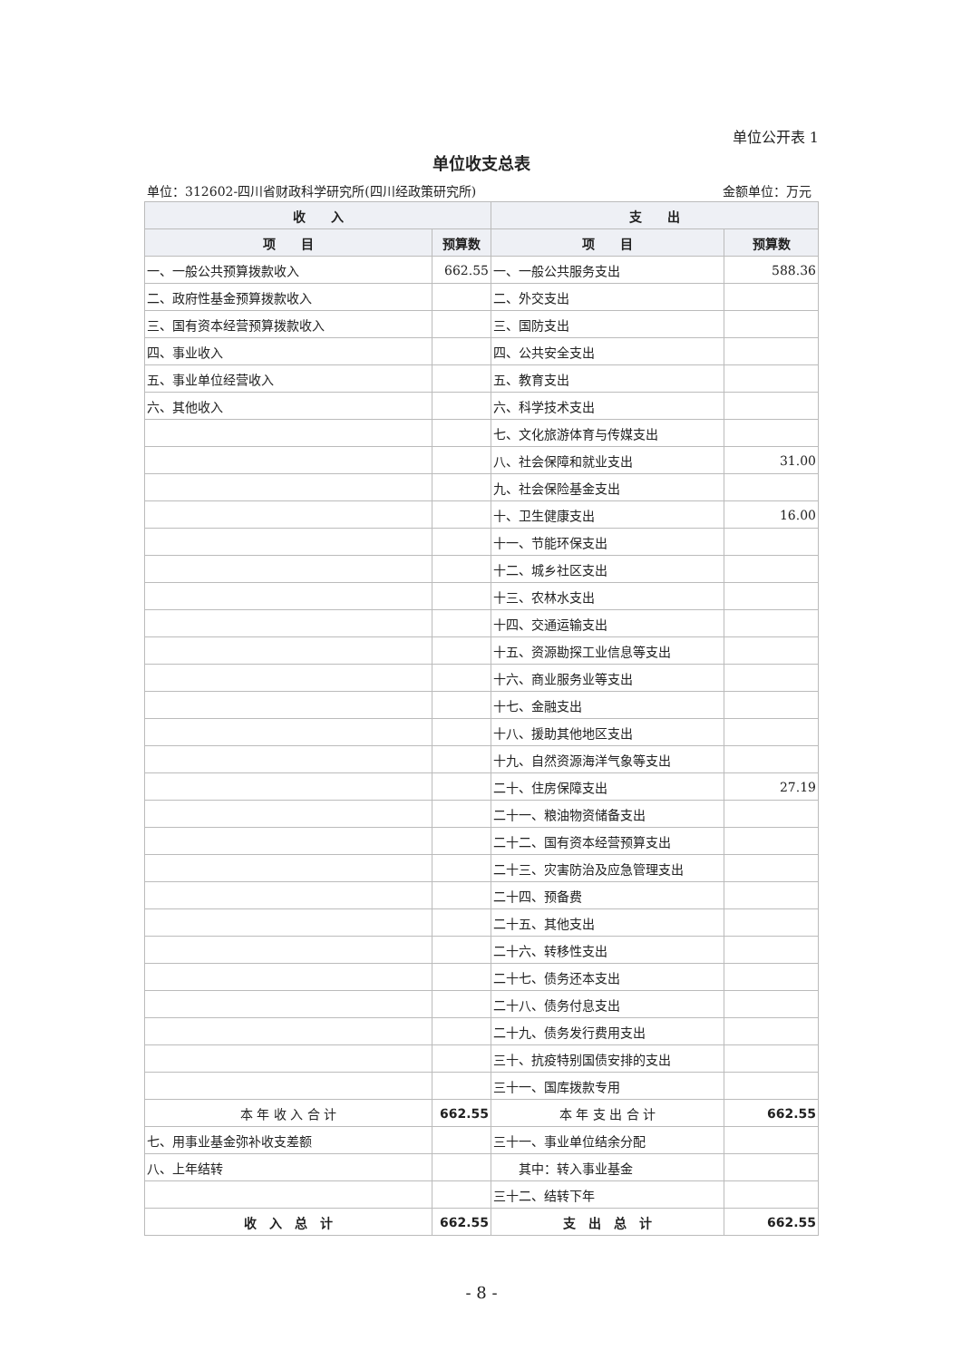单位公开表 1
单位收支总表
单位：312602-四川省财政科学研究所(四川经政策研究所) 金额单位：万元
| 收 入 | | 支 出 | |
| --- | --- | --- | --- |
| 项 目 | 预算数 | 项 目 | 预算数 |
| 一、一般公共预算拨款收入 | 662.55 | 一、一般公共服务支出 | 588.36 |
| 二、政府性基金预算拨款收入 | | 二、外交支出 | |
| 三、国有资本经营预算拨款收入 | | 三、国防支出 | |
| 四、事业收入 | | 四、公共安全支出 | |
| 五、事业单位经营收入 | | 五、教育支出 | |
| 六、其他收入 | | 六、科学技术支出 | |
| | | 七、文化旅游体育与传媒支出 | |
| | | 八、社会保障和就业支出 | 31.00 |
| | | 九、社会保险基金支出 | |
| | | 十、卫生健康支出 | 16.00 |
| | | 十一、节能环保支出 | |
| | | 十二、城乡社区支出 | |
| | | 十三、农林水支出 | |
| | | 十四、交通运输支出 | |
| | | 十五、资源勘探工业信息等支出 | |
| | | 十六、商业服务业等支出 | |
| | | 十七、金融支出 | |
| | | 十八、援助其他地区支出 | |
| | | 十九、自然资源海洋气象等支出 | |
| | | 二十、住房保障支出 | 27.19 |
| | | 二十一、粮油物资储备支出 | |
| | | 二十二、国有资本经营预算支出 | |
| | | 二十三、灾害防治及应急管理支出 | |
| | | 二十四、预备费 | |
| | | 二十五、其他支出 | |
| | | 二十六、转移性支出 | |
| | | 二十七、债务还本支出 | |
| | | 二十八、债务付息支出 | |
| | | 二十九、债务发行费用支出 | |
| | | 三十、抗疫特别国债安排的支出 | |
| | | 三十一、国库拨款专用 | |
| 本 年 收 入 合 计 | 662.55 | 本 年 支 出 合 计 | 662.55 |
| 七、用事业基金弥补收支差额 | | 三十一、事业单位结余分配 | |
| 八、上年结转 | | 其中：转入事业基金 | |
| | | 三十二、结转下年 | |
| 收 入 总 计 | 662.55 | 支 出 总 计 | 662.55 |
- 8 -